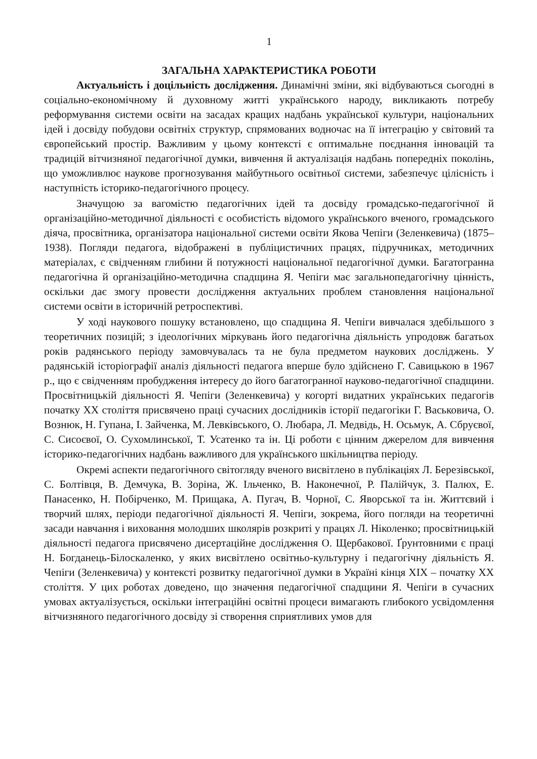1
ЗАГАЛЬНА ХАРАКТЕРИСТИКА РОБОТИ
Актуальність і доцільність дослідження. Динамічні зміни, які відбуваються сьогодні в соціально-економічному й духовному житті українського народу, викликають потребу реформування системи освіти на засадах кращих надбань української культури, національних ідей і досвіду побудови освітніх структур, спрямованих водночас на її інтеграцію у світовий та європейський простір. Важливим у цьому контексті є оптимальне поєднання інновацій та традицій вітчизняної педагогічної думки, вивчення й актуалізація надбань попередніх поколінь, що уможливлює наукове прогнозування майбутнього освітньої системи, забезпечує цілісність і наступність історико-педагогічного процесу.
Значущою за вагомістю педагогічних ідей та досвіду громадсько-педагогічної й організаційно-методичної діяльності є особистість відомого українського вченого, громадського діяча, просвітника, організатора національної системи освіти Якова Чепіги (Зеленкевича) (1875–1938). Погляди педагога, відображені в публіцистичних працях, підручниках, методичних матеріалах, є свідченням глибини й потужності національної педагогічної думки. Багатогранна педагогічна й організаційно-методична спадщина Я. Чепіги має загальнопедагогічну цінність, оскільки дає змогу провести дослідження актуальних проблем становлення національної системи освіти в історичній ретроспективі.
У ході наукового пошуку встановлено, що спадщина Я. Чепіги вивчалася здебільшого з теоретичних позицій; з ідеологічних міркувань його педагогічна діяльність упродовж багатьох років радянського періоду замовчувалась та не була предметом наукових досліджень. У радянській історіографії аналіз діяльності педагога вперше було здійснено Г. Савицькою в 1967 р., що є свідченням пробудження інтересу до його багатогранної науково-педагогічної спадщини. Просвітницькій діяльності Я. Чепіги (Зеленкевича) у когорті видатних українських педагогів початку ХХ століття присвячено праці сучасних дослідників історії педагогіки Г. Васьковича, О. Вознюк, Н. Гупана, І. Зайченка, М. Левківського, О. Любара, Л. Медвідь, Н. Осьмук, А. Сбруєвої, С. Сисоєвої, О. Сухомлинської, Т. Усатенко та ін. Ці роботи є цінним джерелом для вивчення історико-педагогічних надбань важливого для українського шкільництва періоду.
Окремі аспекти педагогічного світогляду вченого висвітлено в публікаціях Л. Березівської, С. Болтівця, В. Демчука, В. Зоріна, Ж. Ільченко, В. Наконечної, Р. Палійчук, З. Палюх, Е. Панасенко, Н. Побірченко, М. Прищака, А. Пугач, В. Чорної, С. Яворської та ін. Життєвий і творчий шлях, періоди педагогічної діяльності Я. Чепіги, зокрема, його погляди на теоретичні засади навчання і виховання молодших школярів розкриті у працях Л. Ніколенко; просвітницькій діяльності педагога присвячено дисертаційне дослідження О. Щербакової. Ґрунтовними є праці Н. Богданець-Білоскаленко, у яких висвітлено освітньо-культурну і педагогічну діяльність Я. Чепіги (Зеленкевича) у контексті розвитку педагогічної думки в Україні кінця ХІХ – початку ХХ століття. У цих роботах доведено, що значення педагогічної спадщини Я. Чепіги в сучасних умовах актуалізується, оскільки інтеграційні освітні процеси вимагають глибокого усвідомлення вітчизняного педагогічного досвіду зі створення сприятливих умов для